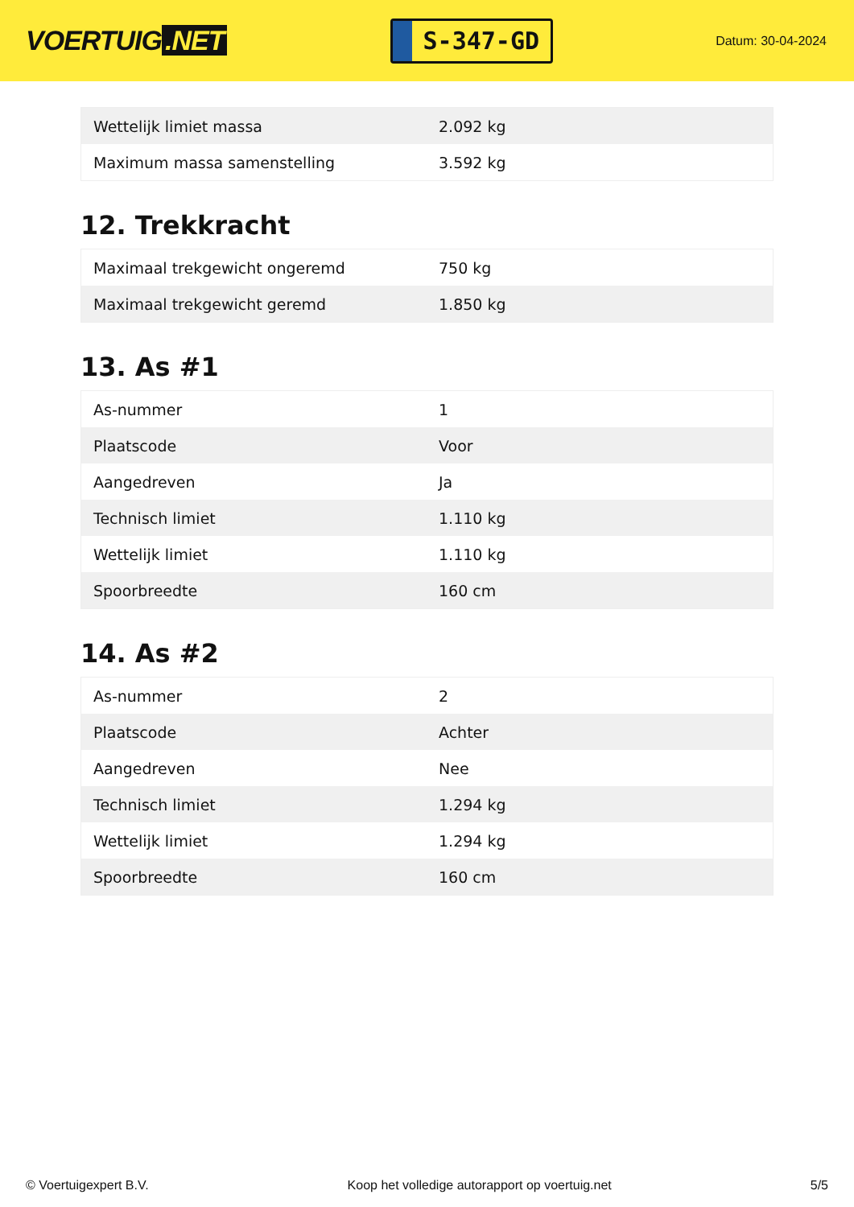VOERTUIG.NET
S-347-GD
Datum: 30-04-2024
| Wettelijk limiet massa | 2.092 kg |
| Maximum massa samenstelling | 3.592 kg |
12. Trekkracht
| Maximaal trekgewicht ongeremd | 750 kg |
| Maximaal trekgewicht geremd | 1.850 kg |
13. As #1
| As-nummer | 1 |
| Plaatscode | Voor |
| Aangedreven | Ja |
| Technisch limiet | 1.110 kg |
| Wettelijk limiet | 1.110 kg |
| Spoorbreedte | 160 cm |
14. As #2
| As-nummer | 2 |
| Plaatscode | Achter |
| Aangedreven | Nee |
| Technisch limiet | 1.294 kg |
| Wettelijk limiet | 1.294 kg |
| Spoorbreedte | 160 cm |
© Voertuigexpert B.V. Koop het volledige autorapport op voertuig.net 5/5